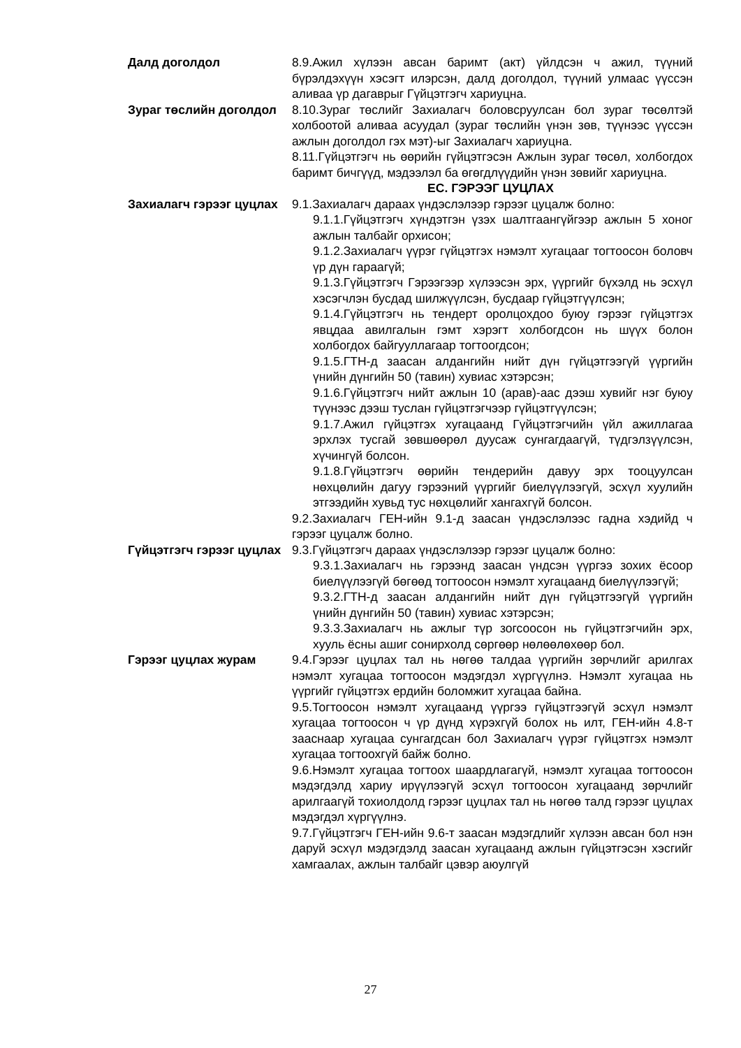Далд доголдол 8.9.Ажил хүлээн авсан баримт (акт) үйлдсэн ч ажил, түүний бүрэлдэхүүн хэсэгт илэрсэн, далд доголдол, түүний улмаас үүссэн аливаа үр дагаврыг Гүйцэтгэгч хариуцна.
Зураг төслийн доголдол 8.10.Зураг төслийг Захиалагч боловсруулсан бол зураг төсөлтэй холбоотой аливаа асуудал (зураг төслийн үнэн зөв, түүнээс үүссэн ажлын доголдол гэх мэт)-ыг Захиалагч хариуцна.
8.11.Гүйцэтгэгч нь өөрийн гүйцэтгэсэн Ажлын зураг төсөл, холбогдох баримт бичгүүд, мэдээлэл ба өгөгдлүүдийн үнэн зөвийг хариуцна.
ЕС. ГЭРЭЭГ ЦУЦЛАХ
Захиалагч гэрээг цуцлах
9.1.Захиалагч дараах үндэслэлээр гэрээг цуцалж болно:
9.1.1.Гүйцэтгэгч хүндэтгэн үзэх шалтгаангүйгээр ажлын 5 хоног ажлын талбайг орхисон;
9.1.2.Захиалагч үүрэг гүйцэтгэх нэмэлт хугацааг тогтоосон боловч үр дүн гараагүй;
9.1.3.Гүйцэтгэгч Гэрээгээр хүлээсэн эрх, үүргийг бүхэлд нь эсхүл хэсэгчлэн бусдад шилжүүлсэн, бусдаар гүйцэтгүүлсэн;
9.1.4.Гүйцэтгэгч нь тендерт оролцохдоо буюу гэрээг гүйцэтгэх явцдаа авилгалын гэмт хэрэгт холбогдсон нь шүүх болон холбогдох байгууллагаар тогтоогдсон;
9.1.5.ГТН-д заасан алдангийн нийт дүн гүйцэтгээгүй үүргийн үнийн дүнгийн 50 (тавин) хувиас хэтэрсэн;
9.1.6.Гүйцэтгэгч нийт ажлын 10 (арав)-аас дээш хувийг нэг буюу түүнээс дээш туслан гүйцэтгэгчээр гүйцэтгүүлсэн;
9.1.7.Ажил гүйцэтгэх хугацаанд Гүйцэтгэгчийн үйл ажиллагаа эрхлэх тусгай зөвшөөрөл дуусаж сунгагдаагүй, түдгэлзүүлсэн, хүчингүй болсон.
9.1.8.Гүйцэтгэгч өөрийн тендерийн давуу эрх тооцуулсан нөхцөлийн дагуу гэрээний үүргийг биелүүлээгүй, эсхүл хуулийн этгээдийн хувьд тус нөхцөлийг хангахгүй болсон.
9.2.Захиалагч ГЕН-ийн 9.1-д заасан үндэслэлээс гадна хэдийд ч гэрээг цуцалж болно.
Гүйцэтгэгч гэрээг цуцлах
9.3.Гүйцэтгэгч дараах үндэслэлээр гэрээг цуцалж болно:
9.3.1.Захиалагч нь гэрээнд заасан үндсэн үүргээ зохих ёсоор биелүүлээгүй бөгөөд тогтоосон нэмэлт хугацаанд биелүүлээгүй;
9.3.2.ГТН-д заасан алдангийн нийт дүн гүйцэтгээгүй үүргийн үнийн дүнгийн 50 (тавин) хувиас хэтэрсэн;
9.3.3.Захиалагч нь ажлыг түр зогсоосон нь гүйцэтгэгчийн эрх, хууль ёсны ашиг сонирхолд сөргөөр нөлөөлөхөөр бол.
Гэрээг цуцлах журам 9.4.Гэрээг цуцлах тал нь нөгөө талдаа үүргийн зөрчлийг арилгах нэмэлт хугацаа тогтоосон мэдэгдэл хүргүүлнэ. Нэмэлт хугацаа нь үүргийг гүйцэтгэх ердийн боломжит хугацаа байна.
9.5.Тогтоосон нэмэлт хугацаанд үүргээ гүйцэтгээгүй эсхүл нэмэлт хугацаа тогтоосон ч үр дүнд хүрэхгүй болох нь илт, ГЕН-ийн 4.8-т зааснаар хугацаа сунгагдсан бол Захиалагч үүрэг гүйцэтгэх нэмэлт хугацаа тогтоохгүй байж болно.
9.6.Нэмэлт хугацаа тогтоох шаардлагагүй, нэмэлт хугацаа тогтоосон мэдэгдэлд хариу ирүүлээгүй эсхүл тогтоосон хугацаанд зөрчлийг арилгаагүй тохиолдолд гэрээг цуцлах тал нь нөгөө талд гэрээг цуцлах мэдэгдэл хүргүүлнэ.
9.7.Гүйцэтгэгч ГЕН-ийн 9.6-т заасан мэдэгдлийг хүлээн авсан бол нэн даруй эсхүл мэдэгдэлд заасан хугацаанд ажлын гүйцэтгэсэн хэсгийг хамгаалах, ажлын талбайг цэвэр аюулгүй
27